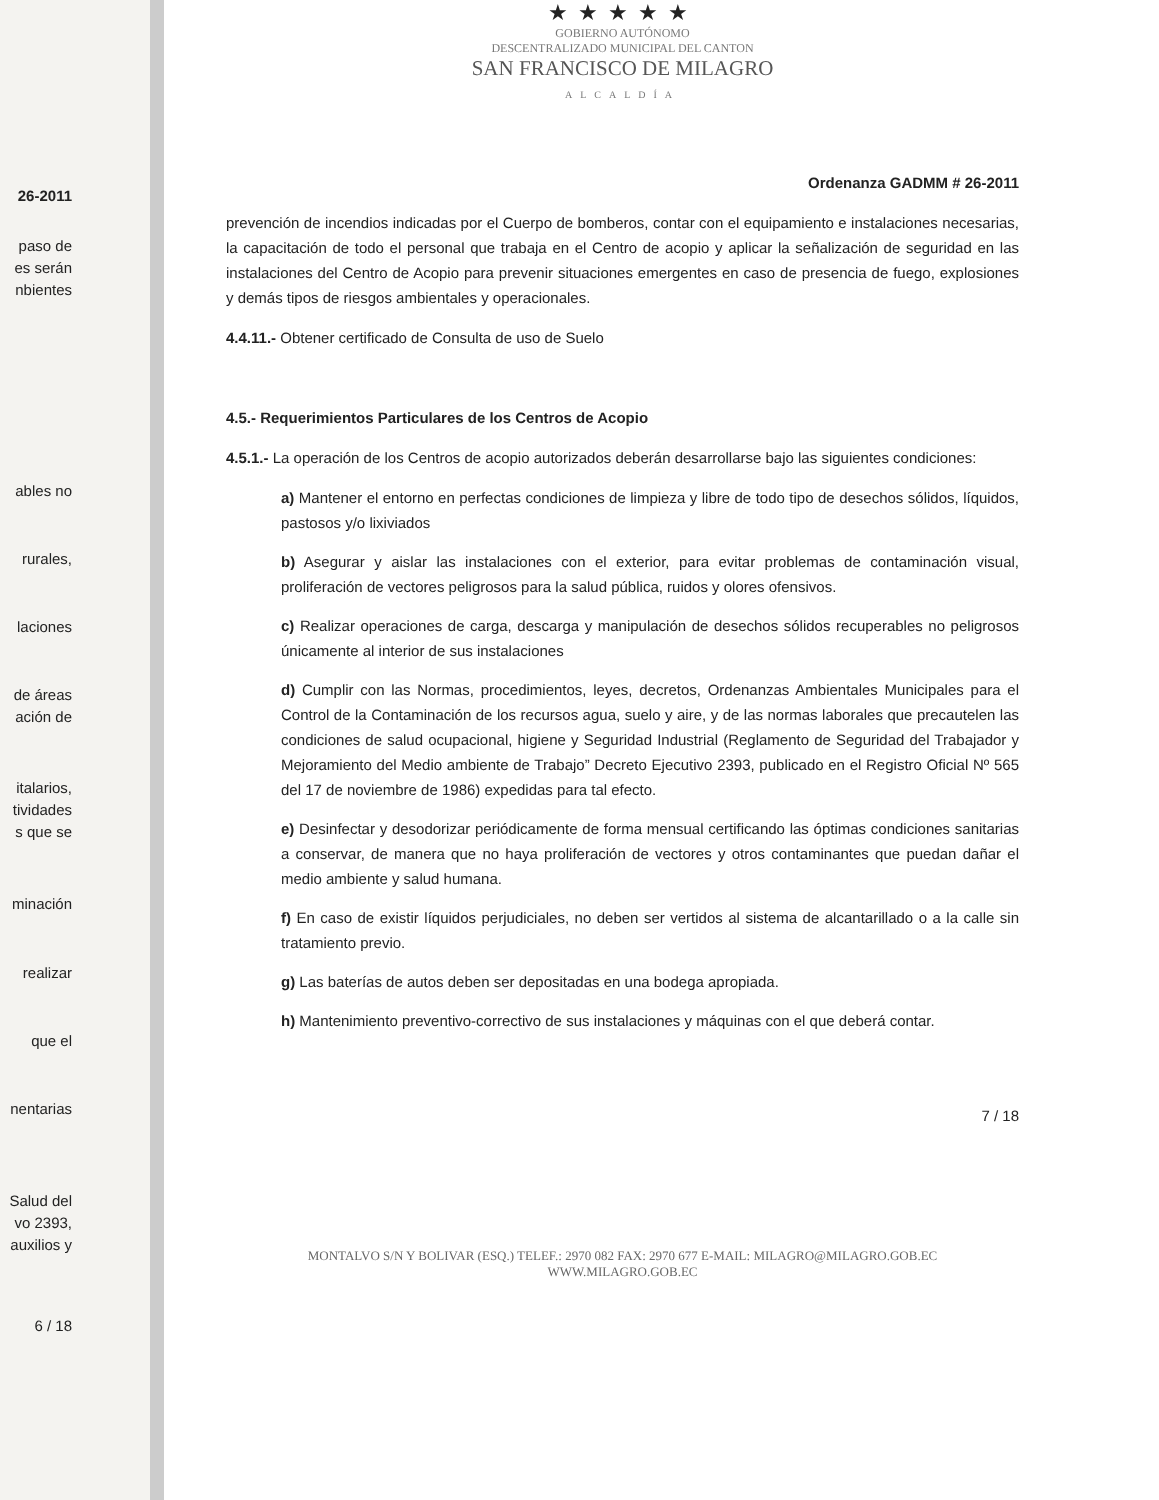26-2011
paso de
es serán
nbientes
ables no
rurales,
laciones
de áreas
ación de
italarios,
tividades
s que se
minación
realizar
que el
nentarias
Salud del
vo 2393,
auxilios y
6 / 18
★★★★★
GOBIERNO AUTÓNOMO
DESCENTRALIZADO MUNICIPAL DEL CANTON
SAN FRANCISCO DE MILAGRO
ALCALDÍA
Ordenanza GADMM # 26-2011
prevención de incendios indicadas por el Cuerpo de bomberos, contar con el equipamiento e instalaciones necesarias, la capacitación de todo el personal que trabaja en el Centro de acopio y aplicar la señalización de seguridad en las instalaciones del Centro de Acopio para prevenir situaciones emergentes en caso de presencia de fuego, explosiones y demás tipos de riesgos ambientales y operacionales.
4.4.11.- Obtener certificado de Consulta de uso de Suelo
4.5.- Requerimientos Particulares de los Centros de Acopio
4.5.1.- La operación de los Centros de acopio autorizados deberán desarrollarse bajo las siguientes condiciones:
a) Mantener el entorno en perfectas condiciones de limpieza y libre de todo tipo de desechos sólidos, líquidos, pastosos y/o lixiviados
b) Asegurar y aislar las instalaciones con el exterior, para evitar problemas de contaminación visual, proliferación de vectores peligrosos para la salud pública, ruidos y olores ofensivos.
c) Realizar operaciones de carga, descarga y manipulación de desechos sólidos recuperables no peligrosos únicamente al interior de sus instalaciones
d) Cumplir con las Normas, procedimientos, leyes, decretos, Ordenanzas Ambientales Municipales para el Control de la Contaminación de los recursos agua, suelo y aire, y de las normas laborales que precautelen las condiciones de salud ocupacional, higiene y Seguridad Industrial (Reglamento de Seguridad del Trabajador y Mejoramiento del Medio ambiente de Trabajo” Decreto Ejecutivo 2393, publicado en el Registro Oficial Nº 565 del 17 de noviembre de 1986) expedidas para tal efecto.
e) Desinfectar y desodorizar periódicamente de forma mensual certificando las óptimas condiciones sanitarias a conservar, de manera que no haya proliferación de vectores y otros contaminantes que puedan dañar el medio ambiente y salud humana.
f) En caso de existir líquidos perjudiciales, no deben ser vertidos al sistema de alcantarillado o a la calle sin tratamiento previo.
g) Las baterías de autos deben ser depositadas en una bodega apropiada.
h) Mantenimiento preventivo-correctivo de sus instalaciones y máquinas con el que deberá contar.
7 / 18
MONTALVO S/N Y BOLIVAR (ESQ.) TELEF.: 2970 082 FAX: 2970 677 E-MAIL: MILAGRO@MILAGRO.GOB.EC
WWW.MILAGRO.GOB.EC